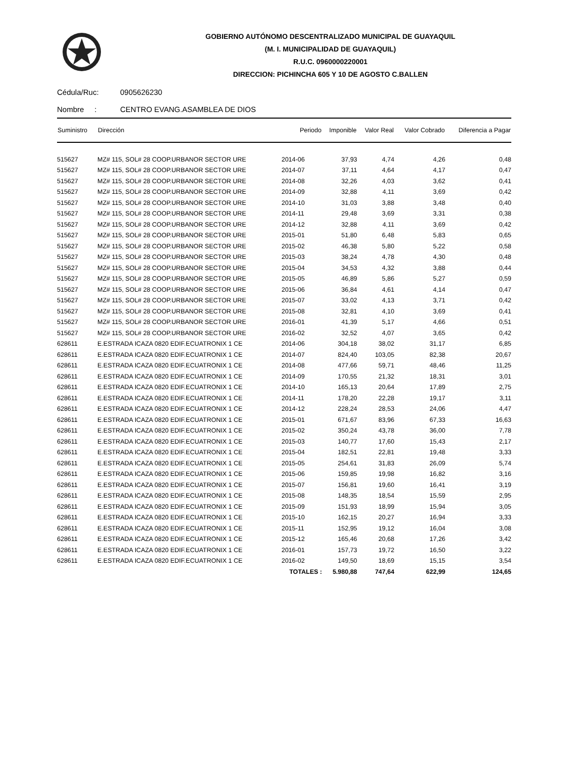GOBIERNO AUTÓNOMO DESCENTRALIZADO MUNICIPAL DE GUAYAQUIL
(M. I. MUNICIPALIDAD DE GUAYAQUIL)
R.U.C. 0960000220001
DIRECCION: PICHINCHA 605 Y 10 DE AGOSTO C.BALLEN
Cédula/Ruc: 0905626230
Nombre : CENTRO EVANG.ASAMBLEA DE DIOS
| Suministro | Dirección | Periodo | Imponible | Valor Real | Valor Cobrado | Diferencia a Pagar |
| --- | --- | --- | --- | --- | --- | --- |
| 515627 | MZ# 115, SOL# 28 COOP.URBANOR SECTOR URE | 2014-06 | 37,93 | 4,74 | 4,26 | 0,48 |
| 515627 | MZ# 115, SOL# 28 COOP.URBANOR SECTOR URE | 2014-07 | 37,11 | 4,64 | 4,17 | 0,47 |
| 515627 | MZ# 115, SOL# 28 COOP.URBANOR SECTOR URE | 2014-08 | 32,26 | 4,03 | 3,62 | 0,41 |
| 515627 | MZ# 115, SOL# 28 COOP.URBANOR SECTOR URE | 2014-09 | 32,88 | 4,11 | 3,69 | 0,42 |
| 515627 | MZ# 115, SOL# 28 COOP.URBANOR SECTOR URE | 2014-10 | 31,03 | 3,88 | 3,48 | 0,40 |
| 515627 | MZ# 115, SOL# 28 COOP.URBANOR SECTOR URE | 2014-11 | 29,48 | 3,69 | 3,31 | 0,38 |
| 515627 | MZ# 115, SOL# 28 COOP.URBANOR SECTOR URE | 2014-12 | 32,88 | 4,11 | 3,69 | 0,42 |
| 515627 | MZ# 115, SOL# 28 COOP.URBANOR SECTOR URE | 2015-01 | 51,80 | 6,48 | 5,83 | 0,65 |
| 515627 | MZ# 115, SOL# 28 COOP.URBANOR SECTOR URE | 2015-02 | 46,38 | 5,80 | 5,22 | 0,58 |
| 515627 | MZ# 115, SOL# 28 COOP.URBANOR SECTOR URE | 2015-03 | 38,24 | 4,78 | 4,30 | 0,48 |
| 515627 | MZ# 115, SOL# 28 COOP.URBANOR SECTOR URE | 2015-04 | 34,53 | 4,32 | 3,88 | 0,44 |
| 515627 | MZ# 115, SOL# 28 COOP.URBANOR SECTOR URE | 2015-05 | 46,89 | 5,86 | 5,27 | 0,59 |
| 515627 | MZ# 115, SOL# 28 COOP.URBANOR SECTOR URE | 2015-06 | 36,84 | 4,61 | 4,14 | 0,47 |
| 515627 | MZ# 115, SOL# 28 COOP.URBANOR SECTOR URE | 2015-07 | 33,02 | 4,13 | 3,71 | 0,42 |
| 515627 | MZ# 115, SOL# 28 COOP.URBANOR SECTOR URE | 2015-08 | 32,81 | 4,10 | 3,69 | 0,41 |
| 515627 | MZ# 115, SOL# 28 COOP.URBANOR SECTOR URE | 2016-01 | 41,39 | 5,17 | 4,66 | 0,51 |
| 515627 | MZ# 115, SOL# 28 COOP.URBANOR SECTOR URE | 2016-02 | 32,52 | 4,07 | 3,65 | 0,42 |
| 628611 | E.ESTRADA ICAZA 0820 EDIF.ECUATRONIX 1 CE | 2014-06 | 304,18 | 38,02 | 31,17 | 6,85 |
| 628611 | E.ESTRADA ICAZA 0820 EDIF.ECUATRONIX 1 CE | 2014-07 | 824,40 | 103,05 | 82,38 | 20,67 |
| 628611 | E.ESTRADA ICAZA 0820 EDIF.ECUATRONIX 1 CE | 2014-08 | 477,66 | 59,71 | 48,46 | 11,25 |
| 628611 | E.ESTRADA ICAZA 0820 EDIF.ECUATRONIX 1 CE | 2014-09 | 170,55 | 21,32 | 18,31 | 3,01 |
| 628611 | E.ESTRADA ICAZA 0820 EDIF.ECUATRONIX 1 CE | 2014-10 | 165,13 | 20,64 | 17,89 | 2,75 |
| 628611 | E.ESTRADA ICAZA 0820 EDIF.ECUATRONIX 1 CE | 2014-11 | 178,20 | 22,28 | 19,17 | 3,11 |
| 628611 | E.ESTRADA ICAZA 0820 EDIF.ECUATRONIX 1 CE | 2014-12 | 228,24 | 28,53 | 24,06 | 4,47 |
| 628611 | E.ESTRADA ICAZA 0820 EDIF.ECUATRONIX 1 CE | 2015-01 | 671,67 | 83,96 | 67,33 | 16,63 |
| 628611 | E.ESTRADA ICAZA 0820 EDIF.ECUATRONIX 1 CE | 2015-02 | 350,24 | 43,78 | 36,00 | 7,78 |
| 628611 | E.ESTRADA ICAZA 0820 EDIF.ECUATRONIX 1 CE | 2015-03 | 140,77 | 17,60 | 15,43 | 2,17 |
| 628611 | E.ESTRADA ICAZA 0820 EDIF.ECUATRONIX 1 CE | 2015-04 | 182,51 | 22,81 | 19,48 | 3,33 |
| 628611 | E.ESTRADA ICAZA 0820 EDIF.ECUATRONIX 1 CE | 2015-05 | 254,61 | 31,83 | 26,09 | 5,74 |
| 628611 | E.ESTRADA ICAZA 0820 EDIF.ECUATRONIX 1 CE | 2015-06 | 159,85 | 19,98 | 16,82 | 3,16 |
| 628611 | E.ESTRADA ICAZA 0820 EDIF.ECUATRONIX 1 CE | 2015-07 | 156,81 | 19,60 | 16,41 | 3,19 |
| 628611 | E.ESTRADA ICAZA 0820 EDIF.ECUATRONIX 1 CE | 2015-08 | 148,35 | 18,54 | 15,59 | 2,95 |
| 628611 | E.ESTRADA ICAZA 0820 EDIF.ECUATRONIX 1 CE | 2015-09 | 151,93 | 18,99 | 15,94 | 3,05 |
| 628611 | E.ESTRADA ICAZA 0820 EDIF.ECUATRONIX 1 CE | 2015-10 | 162,15 | 20,27 | 16,94 | 3,33 |
| 628611 | E.ESTRADA ICAZA 0820 EDIF.ECUATRONIX 1 CE | 2015-11 | 152,95 | 19,12 | 16,04 | 3,08 |
| 628611 | E.ESTRADA ICAZA 0820 EDIF.ECUATRONIX 1 CE | 2015-12 | 165,46 | 20,68 | 17,26 | 3,42 |
| 628611 | E.ESTRADA ICAZA 0820 EDIF.ECUATRONIX 1 CE | 2016-01 | 157,73 | 19,72 | 16,50 | 3,22 |
| 628611 | E.ESTRADA ICAZA 0820 EDIF.ECUATRONIX 1 CE | 2016-02 | 149,50 | 18,69 | 15,15 | 3,54 |
| | | TOTALES : | 5.980,88 | 747,64 | 622,99 | 124,65 |